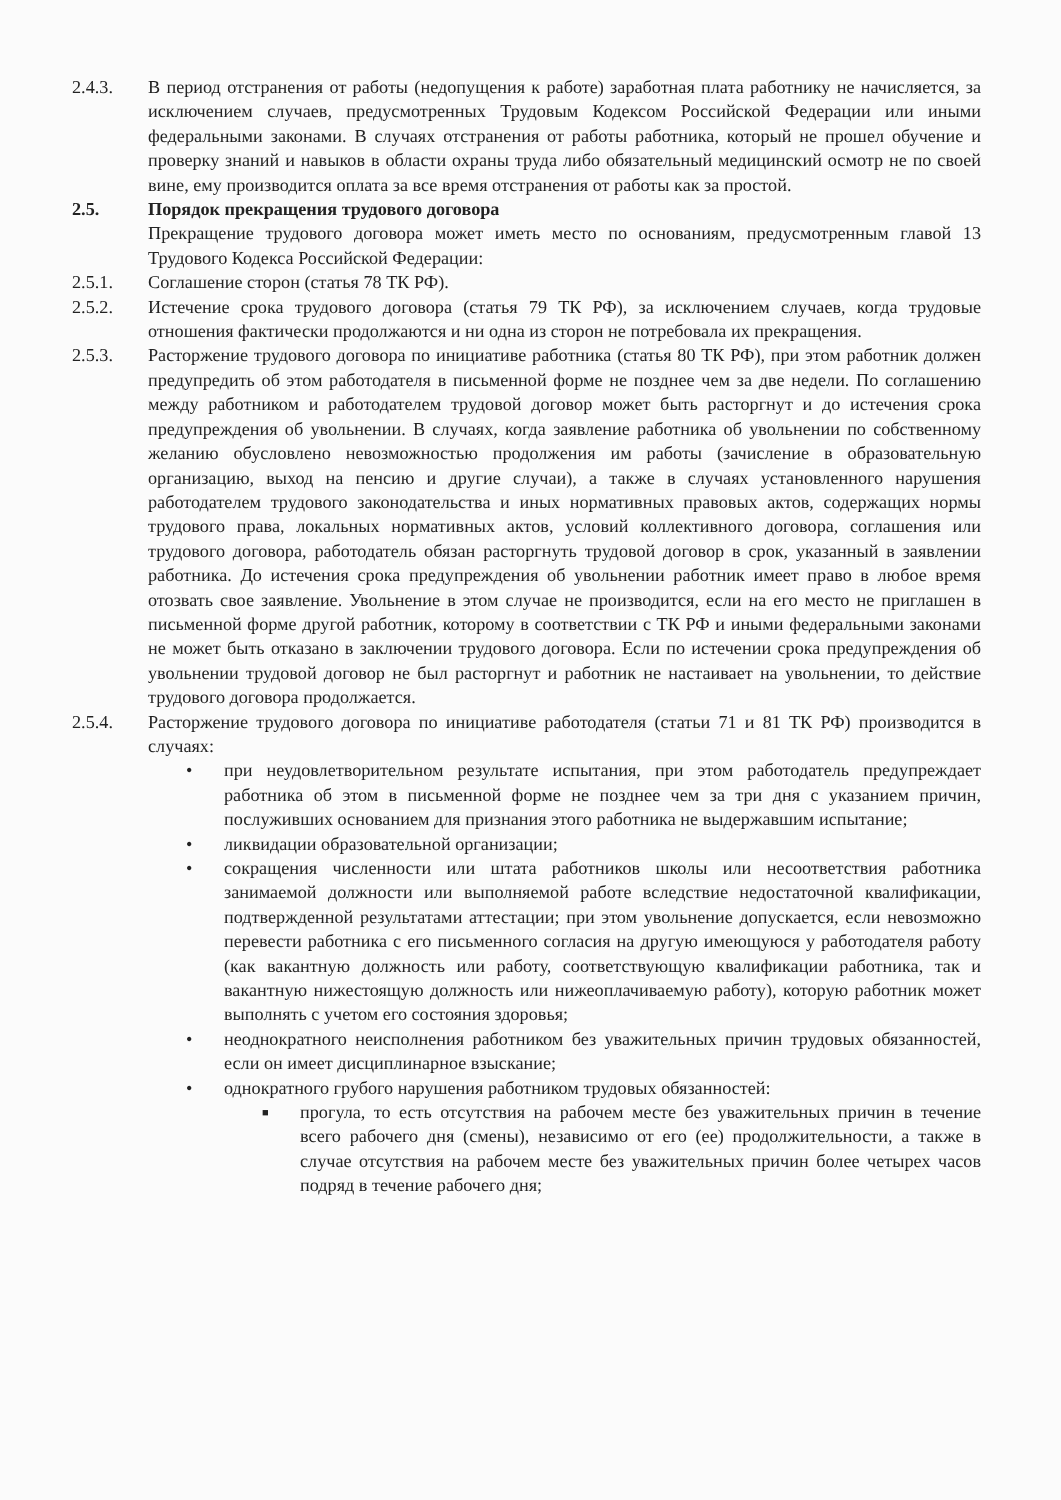2.4.3. В период отстранения от работы (недопущения к работе) заработная плата работнику не начисляется, за исключением случаев, предусмотренных Трудовым Кодексом Российской Федерации или иными федеральными законами. В случаях отстранения от работы работника, который не прошел обучение и проверку знаний и навыков в области охраны труда либо обязательный медицинский осмотр не по своей вине, ему производится оплата за все время отстранения от работы как за простой.
2.5. Порядок прекращения трудового договора
Прекращение трудового договора может иметь место по основаниям, предусмотренным главой 13 Трудового Кодекса Российской Федерации:
2.5.1. Соглашение сторон (статья 78 ТК РФ).
2.5.2. Истечение срока трудового договора (статья 79 ТК РФ), за исключением случаев, когда трудовые отношения фактически продолжаются и ни одна из сторон не потребовала их прекращения.
2.5.3. Расторжение трудового договора по инициативе работника (статья 80 ТК РФ), при этом работник должен предупредить об этом работодателя в письменной форме не позднее чем за две недели. По соглашению между работником и работодателем трудовой договор может быть расторгнут и до истечения срока предупреждения об увольнении. В случаях, когда заявление работника об увольнении по собственному желанию обусловлено невозможностью продолжения им работы (зачисление в образовательную организацию, выход на пенсию и другие случаи), а также в случаях установленного нарушения работодателем трудового законодательства и иных нормативных правовых актов, содержащих нормы трудового права, локальных нормативных актов, условий коллективного договора, соглашения или трудового договора, работодатель обязан расторгнуть трудовой договор в срок, указанный в заявлении работника. До истечения срока предупреждения об увольнении работник имеет право в любое время отозвать свое заявление. Увольнение в этом случае не производится, если на его место не приглашен в письменной форме другой работник, которому в соответствии с ТК РФ и иными федеральными законами не может быть отказано в заключении трудового договора. Если по истечении срока предупреждения об увольнении трудовой договор не был расторгнут и работник не настаивает на увольнении, то действие трудового договора продолжается.
2.5.4. Расторжение трудового договора по инициативе работодателя (статьи 71 и 81 ТК РФ) производится в случаях:
• при неудовлетворительном результате испытания, при этом работодатель предупреждает работника об этом в письменной форме не позднее чем за три дня с указанием причин, послуживших основанием для признания этого работника не выдержавшим испытание;
• ликвидации образовательной организации;
• сокращения численности или штата работников школы или несоответствия работника занимаемой должности или выполняемой работе вследствие недостаточной квалификации, подтвержденной результатами аттестации; при этом увольнение допускается, если невозможно перевести работника с его письменного согласия на другую имеющуюся у работодателя работу (как вакантную должность или работу, соответствующую квалификации работника, так и вакантную нижестоящую должность или нижеоплачиваемую работу), которую работник может выполнять с учетом его состояния здоровья;
• неоднократного неисполнения работником без уважительных причин трудовых обязанностей, если он имеет дисциплинарное взыскание;
• однократного грубого нарушения работником трудовых обязанностей:
■ прогула, то есть отсутствия на рабочем месте без уважительных причин в течение всего рабочего дня (смены), независимо от его (ее) продолжительности, а также в случае отсутствия на рабочем месте без уважительных причин более четырех часов подряд в течение рабочего дня;